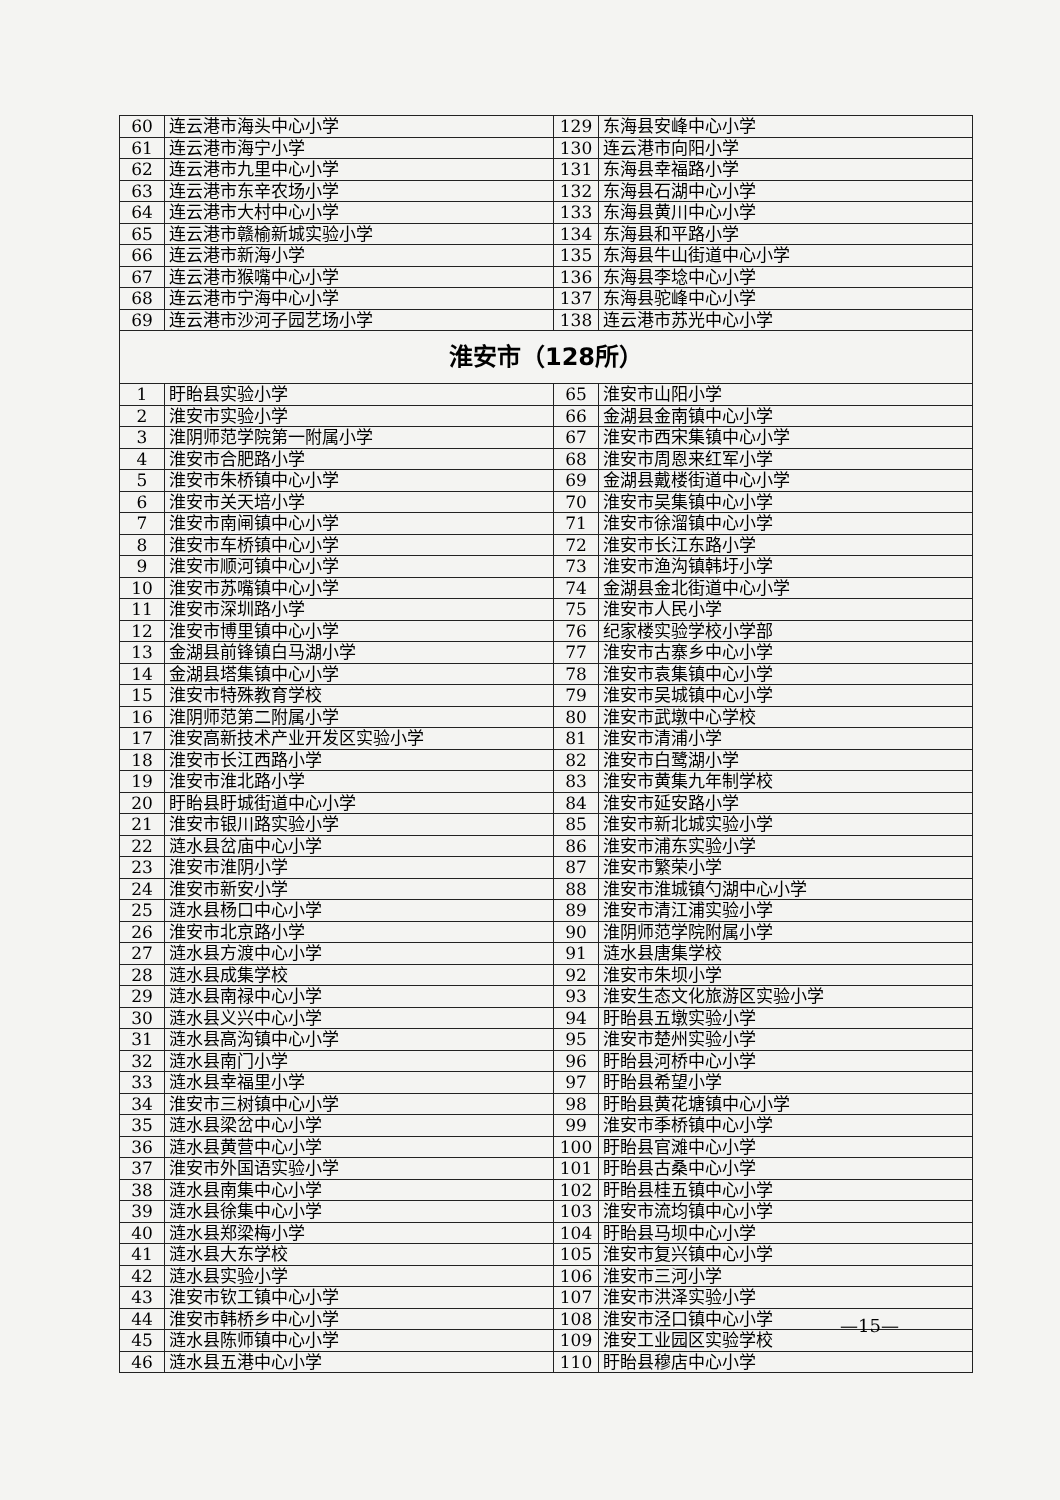| 60 | 连云港市海头中心小学 | 129 | 东海县安峰中心小学 |
| 61 | 连云港市海宁小学 | 130 | 连云港市向阳小学 |
| 62 | 连云港市九里中心小学 | 131 | 东海县幸福路小学 |
| 63 | 连云港市东辛农场小学 | 132 | 东海县石湖中心小学 |
| 64 | 连云港市大村中心小学 | 133 | 东海县黄川中心小学 |
| 65 | 连云港市赣榆新城实验小学 | 134 | 东海县和平路小学 |
| 66 | 连云港市新海小学 | 135 | 东海县牛山街道中心小学 |
| 67 | 连云港市猴嘴中心小学 | 136 | 东海县李埝中心小学 |
| 68 | 连云港市宁海中心小学 | 137 | 东海县驼峰中心小学 |
| 69 | 连云港市沙河子园艺场小学 | 138 | 连云港市苏光中心小学 |
| 淮安市（128所） | | | |
| 1 | 盱眙县实验小学 | 65 | 淮安市山阳小学 |
| 2 | 淮安市实验小学 | 66 | 金湖县金南镇中心小学 |
| 3 | 淮阴师范学院第一附属小学 | 67 | 淮安市西宋集镇中心小学 |
| 4 | 淮安市合肥路小学 | 68 | 淮安市周恩来红军小学 |
| 5 | 淮安市朱桥镇中心小学 | 69 | 金湖县戴楼街道中心小学 |
| 6 | 淮安市关天培小学 | 70 | 淮安市吴集镇中心小学 |
| 7 | 淮安市南闸镇中心小学 | 71 | 淮安市徐溜镇中心小学 |
| 8 | 淮安市车桥镇中心小学 | 72 | 淮安市长江东路小学 |
| 9 | 淮安市顺河镇中心小学 | 73 | 淮安市渔沟镇韩圩小学 |
| 10 | 淮安市苏嘴镇中心小学 | 74 | 金湖县金北街道中心小学 |
| 11 | 淮安市深圳路小学 | 75 | 淮安市人民小学 |
| 12 | 淮安市博里镇中心小学 | 76 | 纪家楼实验学校小学部 |
| 13 | 金湖县前锋镇白马湖小学 | 77 | 淮安市古寨乡中心小学 |
| 14 | 金湖县塔集镇中心小学 | 78 | 淮安市袁集镇中心小学 |
| 15 | 淮安市特殊教育学校 | 79 | 淮安市吴城镇中心小学 |
| 16 | 淮阴师范第二附属小学 | 80 | 淮安市武墩中心学校 |
| 17 | 淮安高新技术产业开发区实验小学 | 81 | 淮安市清浦小学 |
| 18 | 淮安市长江西路小学 | 82 | 淮安市白鹭湖小学 |
| 19 | 淮安市淮北路小学 | 83 | 淮安市黄集九年制学校 |
| 20 | 盱眙县盱城街道中心小学 | 84 | 淮安市延安路小学 |
| 21 | 淮安市银川路实验小学 | 85 | 淮安市新北城实验小学 |
| 22 | 涟水县岔庙中心小学 | 86 | 淮安市浦东实验小学 |
| 23 | 淮安市淮阴小学 | 87 | 淮安市繁荣小学 |
| 24 | 淮安市新安小学 | 88 | 淮安市淮城镇勺湖中心小学 |
| 25 | 涟水县杨口中心小学 | 89 | 淮安市清江浦实验小学 |
| 26 | 淮安市北京路小学 | 90 | 淮阴师范学院附属小学 |
| 27 | 涟水县方渡中心小学 | 91 | 涟水县唐集学校 |
| 28 | 涟水县成集学校 | 92 | 淮安市朱坝小学 |
| 29 | 涟水县南禄中心小学 | 93 | 淮安生态文化旅游区实验小学 |
| 30 | 涟水县义兴中心小学 | 94 | 盱眙县五墩实验小学 |
| 31 | 涟水县高沟镇中心小学 | 95 | 淮安市楚州实验小学 |
| 32 | 涟水县南门小学 | 96 | 盱眙县河桥中心小学 |
| 33 | 涟水县幸福里小学 | 97 | 盱眙县希望小学 |
| 34 | 淮安市三树镇中心小学 | 98 | 盱眙县黄花塘镇中心小学 |
| 35 | 涟水县梁岔中心小学 | 99 | 淮安市季桥镇中心小学 |
| 36 | 涟水县黄营中心小学 | 100 | 盱眙县官滩中心小学 |
| 37 | 淮安市外国语实验小学 | 101 | 盱眙县古桑中心小学 |
| 38 | 涟水县南集中心小学 | 102 | 盱眙县桂五镇中心小学 |
| 39 | 涟水县徐集中心小学 | 103 | 淮安市流均镇中心小学 |
| 40 | 涟水县郑梁梅小学 | 104 | 盱眙县马坝中心小学 |
| 41 | 涟水县大东学校 | 105 | 淮安市复兴镇中心小学 |
| 42 | 涟水县实验小学 | 106 | 淮安市三河小学 |
| 43 | 淮安市钦工镇中心小学 | 107 | 淮安市洪泽实验小学 |
| 44 | 淮安市韩桥乡中心小学 | 108 | 淮安市泾口镇中心小学 |
| 45 | 涟水县陈师镇中心小学 | 109 | 淮安工业园区实验学校 |
| 46 | 涟水县五港中心小学 | 110 | 盱眙县穆店中心小学 |
—15—